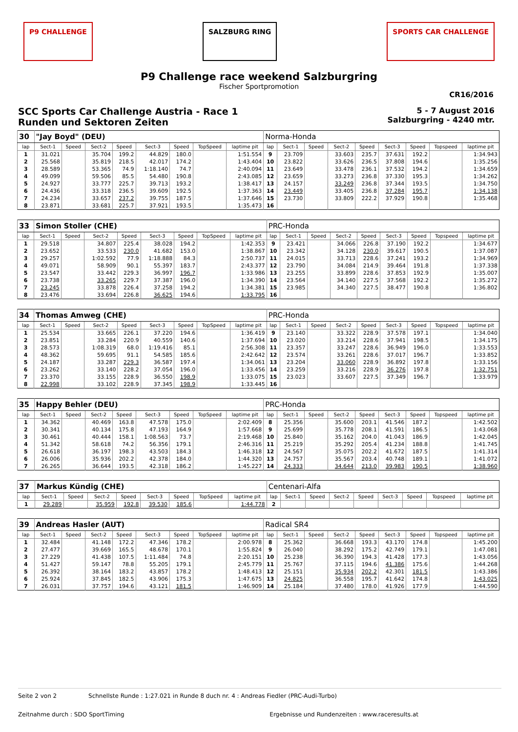P9 CHALLENGE SALZBURG RING SPORTS CAR CHALLENGE
P9 Challenge race weekend Salzburgring
Fischer Sportpromotion
CR16/2016
SCC Sports Car Challenge Austria - Race 1
Runden und Sektoren Zeiten
5 - 7 August 2016
Salzburgring - 4240 mtr.
| 30 | "Jay Boyd" (DEU) | | | | | | | | Norma-Honda | | | | | | | | |
| lap | Sect-1 | Speed | Sect-2 | Speed | Sect-3 | Speed | TopSpeed | laptime pit | lap | Sect-1 | Speed | Sect-2 | Speed | Sect-3 | Speed | Topspeed | laptime pit |
| 1 | 31.021 | | 35.704 | 199.2 | 44.829 | 180.0 | | 1:51.554 | 9 | 23.709 | | 33.603 | 235.7 | 37.631 | 192.2 | | 1:34.943 |
| 2 | 25.568 | | 35.819 | 218.5 | 42.017 | 174.2 | | 1:43.404 | 10 | 23.822 | | 33.626 | 236.5 | 37.808 | 194.6 | | 1:35.256 |
| 3 | 28.589 | | 53.365 | 74.9 | 1:18.140 | 74.7 | | 2:40.094 | 11 | 23.649 | | 33.478 | 236.1 | 37.532 | 194.2 | | 1:34.659 |
| 4 | 49.099 | | 59.506 | 85.5 | 54.480 | 190.8 | | 2:43.085 | 12 | 23.659 | | 33.273 | 236.8 | 37.330 | 195.3 | | 1:34.262 |
| 5 | 24.927 | | 33.777 | 225.7 | 39.713 | 193.2 | | 1:38.417 | 13 | 24.157 | | 33.249 | 236.8 | 37.344 | 193.5 | | 1:34.750 |
| 6 | 24.436 | | 33.318 | 236.5 | 39.609 | 192.5 | | 1:37.363 | 14 | 23.449 | | 33.405 | 236.8 | 37.284 | 195.7 | | 1:34.138 |
| 7 | 24.234 | | 33.657 | 237.2 | 39.755 | 187.5 | | 1:37.646 | 15 | 23.730 | | 33.809 | 222.2 | 37.929 | 190.8 | | 1:35.468 |
| 8 | 23.871 | | 33.681 | 225.7 | 37.921 | 193.5 | | 1:35.473 | 16 | | | | | | | | |
| 33 | Simon Stoller (CHE) | | | | | | | | PRC-Honda | | | | | | | | |
| lap | Sect-1 | Speed | Sect-2 | Speed | Sect-3 | Speed | TopSpeed | laptime pit | lap | Sect-1 | Speed | Sect-2 | Speed | Sect-3 | Speed | Topspeed | laptime pit |
| 1 | 29.518 | | 34.807 | 225.4 | 38.028 | 194.2 | | 1:42.353 | 9 | 23.421 | | 34.066 | 226.8 | 37.190 | 192.2 | | 1:34.677 |
| 2 | 23.652 | | 33.533 | 230.0 | 41.682 | 153.0 | | 1:38.867 | 10 | 23.342 | | 34.128 | 230.0 | 39.617 | 190.5 | | 1:37.087 |
| 3 | 29.257 | | 1:02.592 | 77.9 | 1:18.888 | 84.3 | | 2:50.737 | 11 | 24.015 | | 33.713 | 228.6 | 37.241 | 193.2 | | 1:34.969 |
| 4 | 49.071 | | 58.909 | 90.1 | 55.397 | 183.7 | | 2:43.377 | 12 | 23.790 | | 34.084 | 214.9 | 39.464 | 191.8 | | 1:37.338 |
| 5 | 23.547 | | 33.442 | 229.3 | 36.997 | 196.7 | | 1:33.986 | 13 | 23.255 | | 33.899 | 228.6 | 37.853 | 192.9 | | 1:35.007 |
| 6 | 23.738 | | 33.265 | 229.7 | 37.387 | 196.0 | | 1:34.390 | 14 | 23.564 | | 34.140 | 227.5 | 37.568 | 192.2 | | 1:35.272 |
| 7 | 23.245 | | 33.878 | 226.4 | 37.258 | 194.2 | | 1:34.381 | 15 | 23.985 | | 34.340 | 227.5 | 38.477 | 190.8 | | 1:36.802 |
| 8 | 23.476 | | 33.694 | 226.8 | 36.625 | 194.6 | | 1:33.795 | 16 | | | | | | | | |
| 34 | Thomas Amweg (CHE) | | | | | | | | PRC-Honda | | | | | | | | |
| lap | Sect-1 | Speed | Sect-2 | Speed | Sect-3 | Speed | TopSpeed | laptime pit | lap | Sect-1 | Speed | Sect-2 | Speed | Sect-3 | Speed | Topspeed | laptime pit |
| 1 | 25.534 | | 33.665 | 226.1 | 37.220 | 194.6 | | 1:36.419 | 9 | 23.140 | | 33.322 | 228.9 | 37.578 | 197.1 | | 1:34.040 |
| 2 | 23.851 | | 33.284 | 220.9 | 40.559 | 140.6 | | 1:37.694 | 10 | 23.020 | | 33.214 | 228.6 | 37.941 | 198.5 | | 1:34.175 |
| 3 | 28.573 | | 1:08.319 | 68.0 | 1:19.416 | 85.1 | | 2:56.308 | 11 | 23.357 | | 33.247 | 228.6 | 36.949 | 196.0 | | 1:33.553 |
| 4 | 48.362 | | 59.695 | 91.1 | 54.585 | 185.6 | | 2:42.642 | 12 | 23.574 | | 33.261 | 228.6 | 37.017 | 196.7 | | 1:33.852 |
| 5 | 24.187 | | 33.287 | 229.3 | 36.587 | 197.4 | | 1:34.061 | 13 | 23.204 | | 33.060 | 228.9 | 36.892 | 197.8 | | 1:33.156 |
| 6 | 23.262 | | 33.140 | 228.2 | 37.054 | 196.0 | | 1:33.456 | 14 | 23.259 | | 33.216 | 228.9 | 36.276 | 197.8 | | 1:32.751 |
| 7 | 23.370 | | 33.155 | 228.9 | 36.550 | 198.9 | | 1:33.075 | 15 | 23.023 | | 33.607 | 227.5 | 37.349 | 196.7 | | 1:33.979 |
| 8 | 22.998 | | 33.102 | 228.9 | 37.345 | 198.9 | | 1:33.445 | 16 | | | | | | | | |
| 35 | Happy Behler (DEU) | | | | | | | | PRC-Honda | | | | | | | | |
| lap | Sect-1 | Speed | Sect-2 | Speed | Sect-3 | Speed | TopSpeed | laptime pit | lap | Sect-1 | Speed | Sect-2 | Speed | Sect-3 | Speed | Topspeed | laptime pit |
| 1 | 34.362 | | 40.469 | 163.8 | 47.578 | 175.0 | | 2:02.409 | 8 | 25.356 | | 35.600 | 203.1 | 41.546 | 187.2 | | 1:42.502 |
| 2 | 30.341 | | 40.134 | 175.8 | 47.193 | 164.9 | | 1:57.668 | 9 | 25.699 | | 35.778 | 208.1 | 41.591 | 186.5 | | 1:43.068 |
| 3 | 30.461 | | 40.444 | 158.1 | 1:08.563 | 73.7 | | 2:19.468 | 10 | 25.840 | | 35.162 | 204.0 | 41.043 | 186.9 | | 1:42.045 |
| 4 | 51.342 | | 58.618 | 74.2 | 56.356 | 179.1 | | 2:46.316 | 11 | 25.219 | | 35.292 | 205.4 | 41.234 | 188.8 | | 1:41.745 |
| 5 | 26.618 | | 36.197 | 198.3 | 43.503 | 184.3 | | 1:46.318 | 12 | 24.567 | | 35.075 | 202.2 | 41.672 | 187.5 | | 1:41.314 |
| 6 | 26.006 | | 35.936 | 202.2 | 42.378 | 184.0 | | 1:44.320 | 13 | 24.757 | | 35.567 | 203.4 | 40.748 | 189.1 | | 1:41.072 |
| 7 | 26.265 | | 36.644 | 193.5 | 42.318 | 186.2 | | 1:45.227 | 14 | 24.333 | | 34.644 | 213.0 | 39.983 | 190.5 | | 1:38.960 |
| 37 | Markus Kündig (CHE) | | | | | | | | Centenari-Alfa | | | | | | | | |
| lap | Sect-1 | Speed | Sect-2 | Speed | Sect-3 | Speed | TopSpeed | laptime pit | lap | Sect-1 | Speed | Sect-2 | Speed | Sect-3 | Speed | Topspeed | laptime pit |
| 1 | 29.289 | | 35.959 | 192.8 | 39.530 | 185.6 | | 1:44.778 | 2 | | | | | | | | |
| 39 | Andreas Hasler (AUT) | | | | | | | | Radical SR4 | | | | | | | | |
| lap | Sect-1 | Speed | Sect-2 | Speed | Sect-3 | Speed | TopSpeed | laptime pit | lap | Sect-1 | Speed | Sect-2 | Speed | Sect-3 | Speed | Topspeed | laptime pit |
| 1 | 32.484 | | 41.148 | 172.2 | 47.346 | 178.2 | | 2:00.978 | 8 | 25.362 | | 36.668 | 193.3 | 43.170 | 174.8 | | 1:45.200 |
| 2 | 27.477 | | 39.669 | 165.5 | 48.678 | 170.1 | | 1:55.824 | 9 | 26.040 | | 38.292 | 175.2 | 42.749 | 179.1 | | 1:47.081 |
| 3 | 27.229 | | 41.438 | 107.5 | 1:11.484 | 74.8 | | 2:20.151 | 10 | 25.238 | | 36.390 | 194.3 | 41.428 | 177.3 | | 1:43.056 |
| 4 | 51.427 | | 59.147 | 78.8 | 55.205 | 179.1 | | 2:45.779 | 11 | 25.767 | | 37.115 | 194.6 | 41.386 | 175.6 | | 1:44.268 |
| 5 | 26.392 | | 38.164 | 183.2 | 43.857 | 178.2 | | 1:48.413 | 12 | 25.151 | | 35.934 | 202.2 | 42.301 | 181.5 | | 1:43.386 |
| 6 | 25.924 | | 37.845 | 182.5 | 43.906 | 175.3 | | 1:47.675 | 13 | 24.825 | | 36.558 | 195.7 | 41.642 | 174.8 | | 1:43.025 |
| 7 | 26.031 | | 37.757 | 194.6 | 43.121 | 181.5 | | 1:46.909 | 14 | 25.184 | | 37.480 | 178.0 | 41.926 | 177.9 | | 1:44.590 |
Seite 2 von 2 Schnellste Runde : 1:27.021 in Runde 8 duch nr. 4 : Andreas Fiedler (PRC-Audi-Turbo)
Zeitnahme durch : SDO SportTiming Ergebnisse und Rundenzeiten : www.raceresults.at